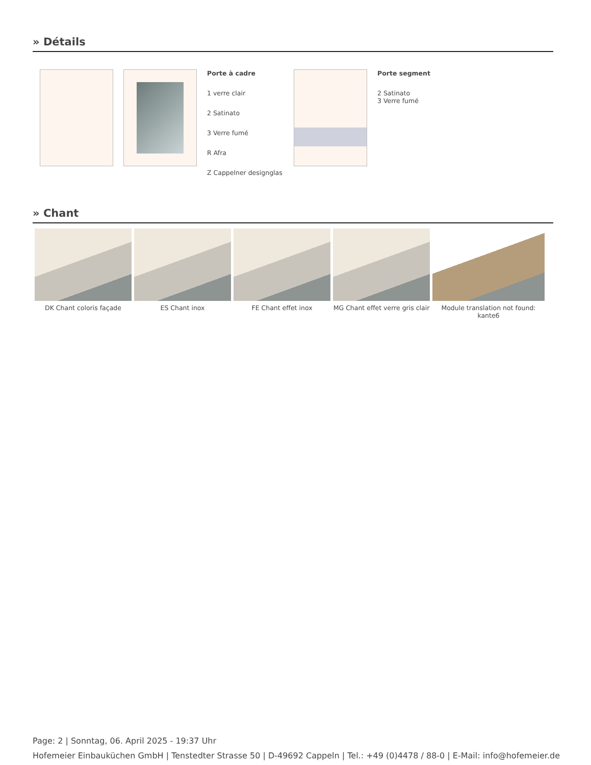» Détails
Porte à cadre
1 verre clair
2 Satinato
3 Verre fumé
R Afra
Z Cappelner designglas
Porte segment
2 Satinato
3 Verre fumé
» Chant
DK Chant coloris façade ES Chant inox FE Chant effet inox MG Chant effet verre gris clair
Module translation not found: kante6
Page: 2 | Sonntag, 06. April 2025 - 19:37 Uhr
Hofemeier Einbauküchen GmbH | Tenstedter Strasse 50 | D-49692 Cappeln | Tel.: +49 (0)4478 / 88-0 | E-Mail: info@hofemeier.de